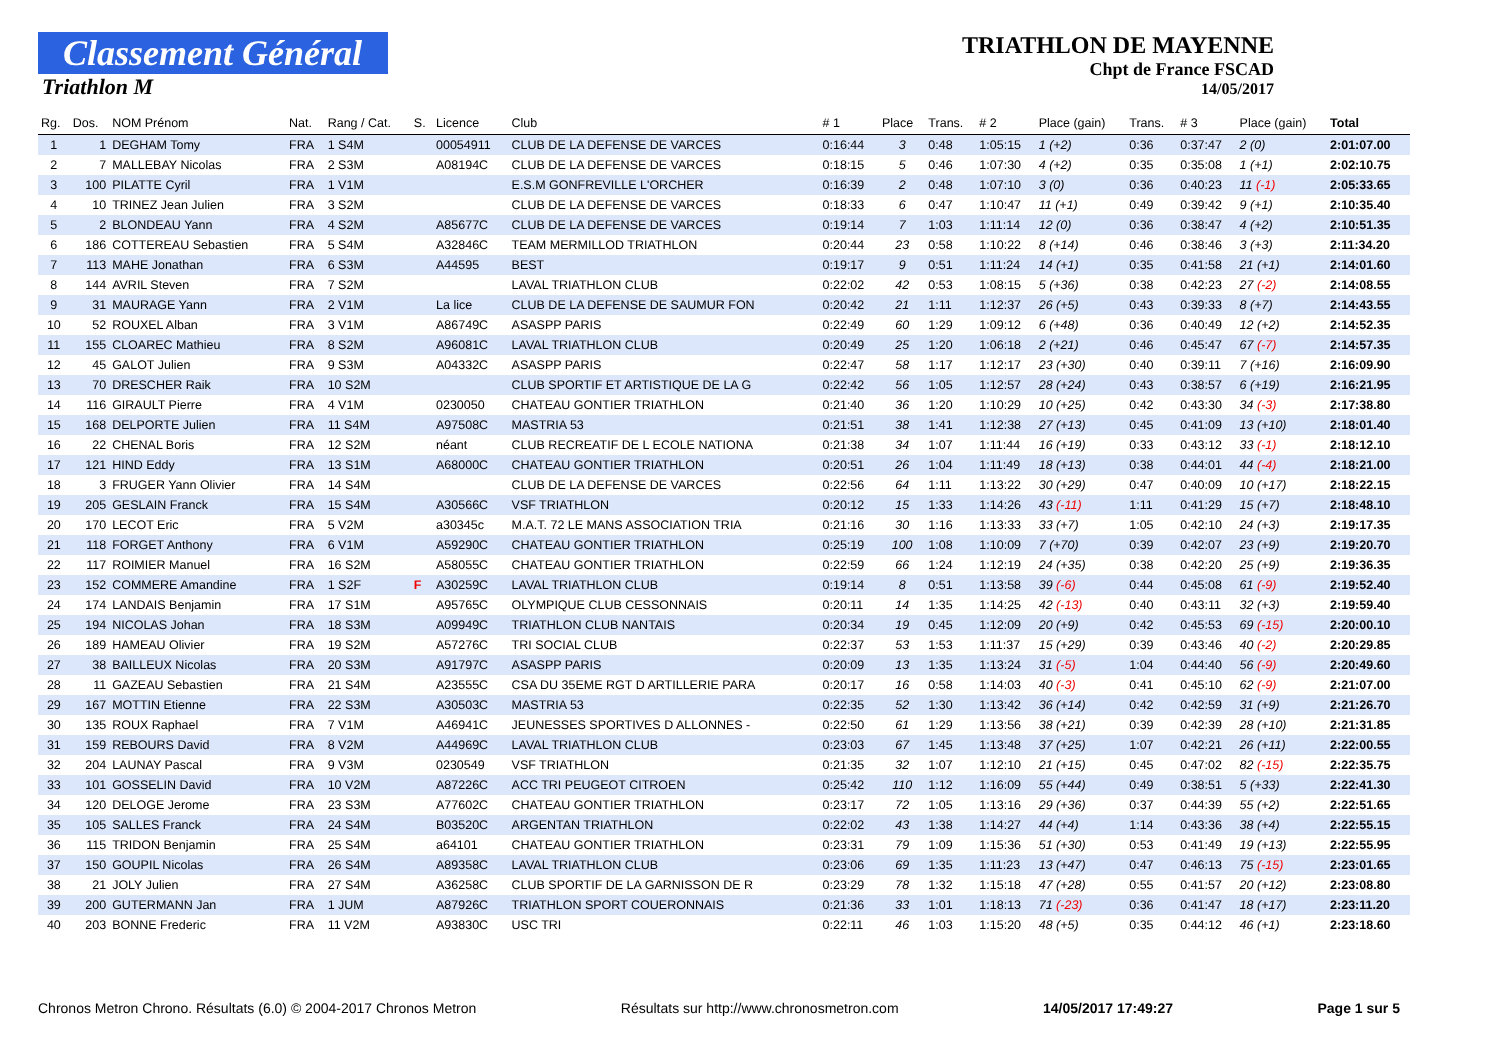Classement Général
Triathlon M
TRIATHLON DE MAYENNE
Chpt de France FSCAD
14/05/2017
| Rg. | Dos. | NOM Prénom | Nat. | Rang / Cat. | S. | Licence | Club | # 1 | Place | Trans. | # 2 | Place (gain) | Trans. | # 3 | Place (gain) | Total |
| --- | --- | --- | --- | --- | --- | --- | --- | --- | --- | --- | --- | --- | --- | --- | --- | --- |
| 1 | 1 | DEGHAM Tomy | FRA | 1 S4M | | 00054911 | CLUB DE LA DEFENSE DE VARCES | 0:16:44 | 3 | 0:48 | 1:05:15 | 1 (+2) | 0:36 | 0:37:47 | 2 (0) | 2:01:07.00 |
| 2 | 7 | MALLEBAY Nicolas | FRA | 2 S3M | | A08194C | CLUB DE LA DEFENSE DE VARCES | 0:18:15 | 5 | 0:46 | 1:07:30 | 4 (+2) | 0:35 | 0:35:08 | 1 (+1) | 2:02:10.75 |
| 3 | 100 | PILATTE Cyril | FRA | 1 V1M | | | E.S.M GONFREVILLE L'ORCHER | 0:16:39 | 2 | 0:48 | 1:07:10 | 3 (0) | 0:36 | 0:40:23 | 11 (-1) | 2:05:33.65 |
| 4 | 10 | TRINEZ Jean Julien | FRA | 3 S2M | | | CLUB DE LA DEFENSE DE VARCES | 0:18:33 | 6 | 0:47 | 1:10:47 | 11 (+1) | 0:49 | 0:39:42 | 9 (+1) | 2:10:35.40 |
| 5 | 2 | BLONDEAU Yann | FRA | 4 S2M | | A85677C | CLUB DE LA DEFENSE DE VARCES | 0:19:14 | 7 | 1:03 | 1:11:14 | 12 (0) | 0:36 | 0:38:47 | 4 (+2) | 2:10:51.35 |
| 6 | 186 | COTTEREAU Sebastien | FRA | 5 S4M | | A32846C | TEAM MERMILLOD TRIATHLON | 0:20:44 | 23 | 0:58 | 1:10:22 | 8 (+14) | 0:46 | 0:38:46 | 3 (+3) | 2:11:34.20 |
| 7 | 113 | MAHE Jonathan | FRA | 6 S3M | | A44595 | BEST | 0:19:17 | 9 | 0:51 | 1:11:24 | 14 (+1) | 0:35 | 0:41:58 | 21 (+1) | 2:14:01.60 |
| 8 | 144 | AVRIL Steven | FRA | 7 S2M | | | LAVAL TRIATHLON CLUB | 0:22:02 | 42 | 0:53 | 1:08:15 | 5 (+36) | 0:38 | 0:42:23 | 27 (-2) | 2:14:08.55 |
| 9 | 31 | MAURAGE Yann | FRA | 2 V1M | | La lice | CLUB DE LA DEFENSE DE SAUMUR FON | 0:20:42 | 21 | 1:11 | 1:12:37 | 26 (+5) | 0:43 | 0:39:33 | 8 (+7) | 2:14:43.55 |
| 10 | 52 | ROUXEL Alban | FRA | 3 V1M | | A86749C | ASASPP PARIS | 0:22:49 | 60 | 1:29 | 1:09:12 | 6 (+48) | 0:36 | 0:40:49 | 12 (+2) | 2:14:52.35 |
| 11 | 155 | CLOAREC Mathieu | FRA | 8 S2M | | A96081C | LAVAL TRIATHLON CLUB | 0:20:49 | 25 | 1:20 | 1:06:18 | 2 (+21) | 0:46 | 0:45:47 | 67 (-7) | 2:14:57.35 |
| 12 | 45 | GALOT Julien | FRA | 9 S3M | | A04332C | ASASPP PARIS | 0:22:47 | 58 | 1:17 | 1:12:17 | 23 (+30) | 0:40 | 0:39:11 | 7 (+16) | 2:16:09.90 |
| 13 | 70 | DRESCHER Raik | FRA | 10 S2M | | | CLUB SPORTIF ET ARTISTIQUE DE LA G | 0:22:42 | 56 | 1:05 | 1:12:57 | 28 (+24) | 0:43 | 0:38:57 | 6 (+19) | 2:16:21.95 |
| 14 | 116 | GIRAULT Pierre | FRA | 4 V1M | | 0230050 | CHATEAU GONTIER TRIATHLON | 0:21:40 | 36 | 1:20 | 1:10:29 | 10 (+25) | 0:42 | 0:43:30 | 34 (-3) | 2:17:38.80 |
| 15 | 168 | DELPORTE Julien | FRA | 11 S4M | | A97508C | MASTRIA 53 | 0:21:51 | 38 | 1:41 | 1:12:38 | 27 (+13) | 0:45 | 0:41:09 | 13 (+10) | 2:18:01.40 |
| 16 | 22 | CHENAL Boris | FRA | 12 S2M | | néant | CLUB RECREATIF DE L ECOLE NATIONA | 0:21:38 | 34 | 1:07 | 1:11:44 | 16 (+19) | 0:33 | 0:43:12 | 33 (-1) | 2:18:12.10 |
| 17 | 121 | HIND Eddy | FRA | 13 S1M | | A68000C | CHATEAU GONTIER TRIATHLON | 0:20:51 | 26 | 1:04 | 1:11:49 | 18 (+13) | 0:38 | 0:44:01 | 44 (-4) | 2:18:21.00 |
| 18 | 3 | FRUGER Yann Olivier | FRA | 14 S4M | | | CLUB DE LA DEFENSE DE VARCES | 0:22:56 | 64 | 1:11 | 1:13:22 | 30 (+29) | 0:47 | 0:40:09 | 10 (+17) | 2:18:22.15 |
| 19 | 205 | GESLAIN Franck | FRA | 15 S4M | | A30566C | VSF TRIATHLON | 0:20:12 | 15 | 1:33 | 1:14:26 | 43 (-11) | 1:11 | 0:41:29 | 15 (+7) | 2:18:48.10 |
| 20 | 170 | LECOT Eric | FRA | 5 V2M | | a30345c | M.A.T. 72 LE MANS ASSOCIATION TRIA | 0:21:16 | 30 | 1:16 | 1:13:33 | 33 (+7) | 1:05 | 0:42:10 | 24 (+3) | 2:19:17.35 |
| 21 | 118 | FORGET Anthony | FRA | 6 V1M | | A59290C | CHATEAU GONTIER TRIATHLON | 0:25:19 | 100 | 1:08 | 1:10:09 | 7 (+70) | 0:39 | 0:42:07 | 23 (+9) | 2:19:20.70 |
| 22 | 117 | ROIMIER Manuel | FRA | 16 S2M | | A58055C | CHATEAU GONTIER TRIATHLON | 0:22:59 | 66 | 1:24 | 1:12:19 | 24 (+35) | 0:38 | 0:42:20 | 25 (+9) | 2:19:36.35 |
| 23 | 152 | COMMERE Amandine | FRA | 1 S2F | F | A30259C | LAVAL TRIATHLON CLUB | 0:19:14 | 8 | 0:51 | 1:13:58 | 39 (-6) | 0:44 | 0:45:08 | 61 (-9) | 2:19:52.40 |
| 24 | 174 | LANDAIS Benjamin | FRA | 17 S1M | | A95765C | OLYMPIQUE CLUB CESSONNAIS | 0:20:11 | 14 | 1:35 | 1:14:25 | 42 (-13) | 0:40 | 0:43:11 | 32 (+3) | 2:19:59.40 |
| 25 | 194 | NICOLAS Johan | FRA | 18 S3M | | A09949C | TRIATHLON CLUB NANTAIS | 0:20:34 | 19 | 0:45 | 1:12:09 | 20 (+9) | 0:42 | 0:45:53 | 69 (-15) | 2:20:00.10 |
| 26 | 189 | HAMEAU Olivier | FRA | 19 S2M | | A57276C | TRI SOCIAL CLUB | 0:22:37 | 53 | 1:53 | 1:11:37 | 15 (+29) | 0:39 | 0:43:46 | 40 (-2) | 2:20:29.85 |
| 27 | 38 | BAILLEUX Nicolas | FRA | 20 S3M | | A91797C | ASASPP PARIS | 0:20:09 | 13 | 1:35 | 1:13:24 | 31 (-5) | 1:04 | 0:44:40 | 56 (-9) | 2:20:49.60 |
| 28 | 11 | GAZEAU Sebastien | FRA | 21 S4M | | A23555C | CSA DU 35EME RGT D ARTILLERIE PARA | 0:20:17 | 16 | 0:58 | 1:14:03 | 40 (-3) | 0:41 | 0:45:10 | 62 (-9) | 2:21:07.00 |
| 29 | 167 | MOTTIN Etienne | FRA | 22 S3M | | A30503C | MASTRIA 53 | 0:22:35 | 52 | 1:30 | 1:13:42 | 36 (+14) | 0:42 | 0:42:59 | 31 (+9) | 2:21:26.70 |
| 30 | 135 | ROUX Raphael | FRA | 7 V1M | | A46941C | JEUNESSES SPORTIVES D ALLONNES - | 0:22:50 | 61 | 1:29 | 1:13:56 | 38 (+21) | 0:39 | 0:42:39 | 28 (+10) | 2:21:31.85 |
| 31 | 159 | REBOURS David | FRA | 8 V2M | | A44969C | LAVAL TRIATHLON CLUB | 0:23:03 | 67 | 1:45 | 1:13:48 | 37 (+25) | 1:07 | 0:42:21 | 26 (+11) | 2:22:00.55 |
| 32 | 204 | LAUNAY Pascal | FRA | 9 V3M | | 0230549 | VSF TRIATHLON | 0:21:35 | 32 | 1:07 | 1:12:10 | 21 (+15) | 0:45 | 0:47:02 | 82 (-15) | 2:22:35.75 |
| 33 | 101 | GOSSELIN David | FRA | 10 V2M | | A87226C | ACC TRI PEUGEOT CITROEN | 0:25:42 | 110 | 1:12 | 1:16:09 | 55 (+44) | 0:49 | 0:38:51 | 5 (+33) | 2:22:41.30 |
| 34 | 120 | DELOGE Jerome | FRA | 23 S3M | | A77602C | CHATEAU GONTIER TRIATHLON | 0:23:17 | 72 | 1:05 | 1:13:16 | 29 (+36) | 0:37 | 0:44:39 | 55 (+2) | 2:22:51.65 |
| 35 | 105 | SALLES Franck | FRA | 24 S4M | | B03520C | ARGENTAN TRIATHLON | 0:22:02 | 43 | 1:38 | 1:14:27 | 44 (+4) | 1:14 | 0:43:36 | 38 (+4) | 2:22:55.15 |
| 36 | 115 | TRIDON Benjamin | FRA | 25 S4M | | a64101 | CHATEAU GONTIER TRIATHLON | 0:23:31 | 79 | 1:09 | 1:15:36 | 51 (+30) | 0:53 | 0:41:49 | 19 (+13) | 2:22:55.95 |
| 37 | 150 | GOUPIL Nicolas | FRA | 26 S4M | | A89358C | LAVAL TRIATHLON CLUB | 0:23:06 | 69 | 1:35 | 1:11:23 | 13 (+47) | 0:47 | 0:46:13 | 75 (-15) | 2:23:01.65 |
| 38 | 21 | JOLY Julien | FRA | 27 S4M | | A36258C | CLUB SPORTIF DE LA GARNISSON DE R | 0:23:29 | 78 | 1:32 | 1:15:18 | 47 (+28) | 0:55 | 0:41:57 | 20 (+12) | 2:23:08.80 |
| 39 | 200 | GUTERMANN Jan | FRA | 1 JUM | | A87926C | TRIATHLON SPORT COUERONNAIS | 0:21:36 | 33 | 1:01 | 1:18:13 | 71 (-23) | 0:36 | 0:41:47 | 18 (+17) | 2:23:11.20 |
| 40 | 203 | BONNE Frederic | FRA | 11 V2M | | A93830C | USC TRI | 0:22:11 | 46 | 1:03 | 1:15:20 | 48 (+5) | 0:35 | 0:44:12 | 46 (+1) | 2:23:18.60 |
Chronos Metron Chrono. Résultats (6.0) © 2004-2017 Chronos Metron Résultats sur http://www.chronosmetron.com 14/05/2017 17:49:27 Page 1 sur 5